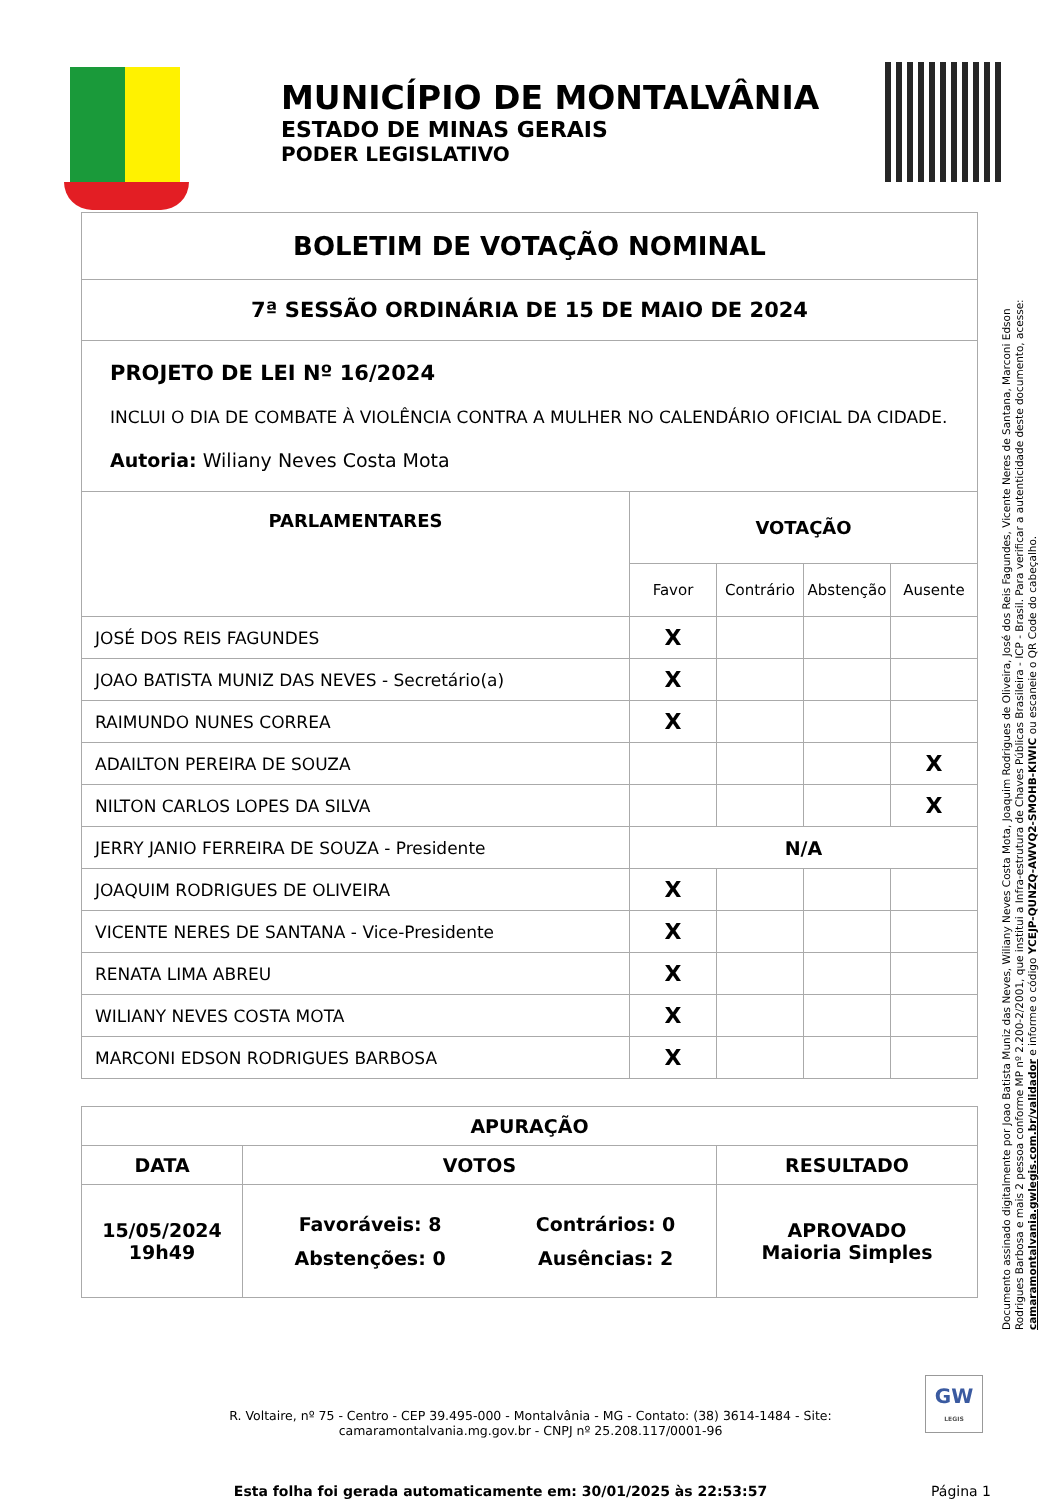MUNICÍPIO DE MONTALVÂNIA
ESTADO DE MINAS GERAIS
PODER LEGISLATIVO
BOLETIM DE VOTAÇÃO NOMINAL
7ª SESSÃO ORDINÁRIA DE 15 DE MAIO DE 2024
PROJETO DE LEI Nº 16/2024
INCLUI O DIA DE COMBATE À VIOLÊNCIA CONTRA A MULHER NO CALENDÁRIO OFICIAL DA CIDADE.
Autoria: Wiliany Neves Costa Mota
| PARLAMENTARES | VOTAÇÃO | | | |
| --- | --- | --- | --- | --- |
| | Favor | Contrário | Abstenção | Ausente |
| JOSÉ DOS REIS FAGUNDES | X | | | |
| JOAO BATISTA MUNIZ DAS NEVES - Secretário(a) | X | | | |
| RAIMUNDO NUNES CORREA | X | | | |
| ADAILTON PEREIRA DE SOUZA | | | | X |
| NILTON CARLOS LOPES DA SILVA | | | | X |
| JERRY JANIO FERREIRA DE SOUZA - Presidente | N/A | | | |
| JOAQUIM RODRIGUES DE OLIVEIRA | X | | | |
| VICENTE NERES DE SANTANA - Vice-Presidente | X | | | |
| RENATA LIMA ABREU | X | | | |
| WILIANY NEVES COSTA MOTA | X | | | |
| MARCONI EDSON RODRIGUES BARBOSA | X | | | |
| APURAÇÃO | | |
| DATA | VOTOS | RESULTADO |
| 15/05/2024 19h49 | / Favoráveis: 8 / Contrários: 0 / / Abstenções: 0 / Ausências: 2 / | APROVADO Maioria Simples |
Documento assinado digitalmente por Joao Batista Muniz das Neves, Wiliany Neves Costa Mota, Joaquim Rodrigues de Oliveira, José dos Reis Fagundes, Vicente Neres de Santana, Marconi Edson Rodrigues Barbosa e mais 2 pessoa conforme MP nº 2.200-2/2001, que institui a Infra-estrutura de Chaves Públicas Brasileira - ICP - Brasil. Para verificar a autenticidade deste documento, acesse: camaramontalvania.gwlegis.com.br/validador e informe o código YCEJP-QUNZQ-AWVQ2-SMOHB-KIWIC ou escaneie o QR Code do cabeçalho.
R. Voltaire, nº 75 - Centro - CEP 39.495-000 - Montalvânia - MG - Contato: (38) 3614-1484 - Site:
camaramontalvania.mg.gov.br - CNPJ nº 25.208.117/0001-96
GW
LEGIS
Esta folha foi gerada automaticamente em: 30/01/2025 às 22:53:57
Página 1